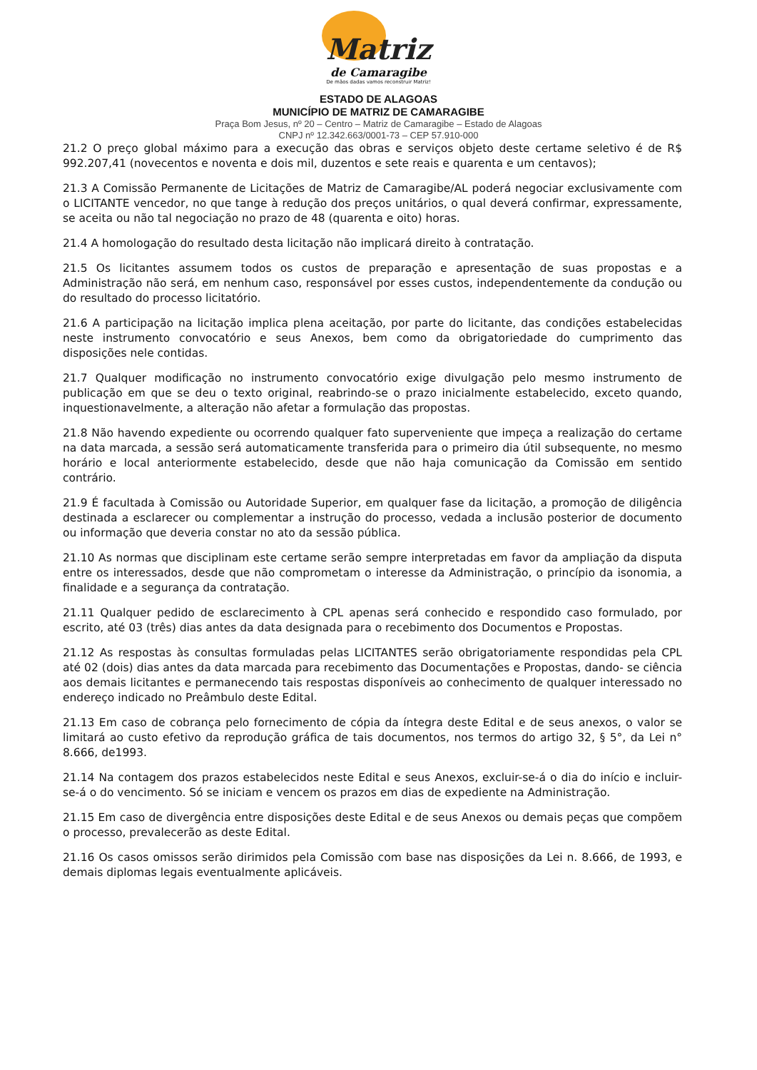Matriz
de Camaragibe
De mãos dadas vamos reconstruir Matriz!
ESTADO DE ALAGOAS
MUNICÍPIO DE MATRIZ DE CAMARAGIBE
Praça Bom Jesus, nº 20 – Centro – Matriz de Camaragibe – Estado de Alagoas
CNPJ nº 12.342.663/0001-73 – CEP 57.910-000
21.2 O preço global máximo para a execução das obras e serviços objeto deste certame seletivo é de R$ 992.207,41 (novecentos e noventa e dois mil, duzentos e sete reais e quarenta e um centavos);
21.3 A Comissão Permanente de Licitações de Matriz de Camaragibe/AL poderá negociar exclusivamente com o LICITANTE vencedor, no que tange à redução dos preços unitários, o qual deverá confirmar, expressamente, se aceita ou não tal negociação no prazo de 48 (quarenta e oito) horas.
21.4 A homologação do resultado desta licitação não implicará direito à contratação.
21.5 Os licitantes assumem todos os custos de preparação e apresentação de suas propostas e a Administração não será, em nenhum caso, responsável por esses custos, independentemente da condução ou do resultado do processo licitatório.
21.6 A participação na licitação implica plena aceitação, por parte do licitante, das condições estabelecidas neste instrumento convocatório e seus Anexos, bem como da obrigatoriedade do cumprimento das disposições nele contidas.
21.7 Qualquer modificação no instrumento convocatório exige divulgação pelo mesmo instrumento de publicação em que se deu o texto original, reabrindo-se o prazo inicialmente estabelecido, exceto quando, inquestionavelmente, a alteração não afetar a formulação das propostas.
21.8 Não havendo expediente ou ocorrendo qualquer fato superveniente que impeça a realização do certame na data marcada, a sessão será automaticamente transferida para o primeiro dia útil subsequente, no mesmo horário e local anteriormente estabelecido, desde que não haja comunicação da Comissão em sentido contrário.
21.9 É facultada à Comissão ou Autoridade Superior, em qualquer fase da licitação, a promoção de diligência destinada a esclarecer ou complementar a instrução do processo, vedada a inclusão posterior de documento ou informação que deveria constar no ato da sessão pública.
21.10 As normas que disciplinam este certame serão sempre interpretadas em favor da ampliação da disputa entre os interessados, desde que não comprometam o interesse da Administração, o princípio da isonomia, a finalidade e a segurança da contratação.
21.11 Qualquer pedido de esclarecimento à CPL apenas será conhecido e respondido caso formulado, por escrito, até 03 (três) dias antes da data designada para o recebimento dos Documentos e Propostas.
21.12 As respostas às consultas formuladas pelas LICITANTES serão obrigatoriamente respondidas pela CPL até 02 (dois) dias antes da data marcada para recebimento das Documentações e Propostas, dando- se ciência aos demais licitantes e permanecendo tais respostas disponíveis ao conhecimento de qualquer interessado no endereço indicado no Preâmbulo deste Edital.
21.13 Em caso de cobrança pelo fornecimento de cópia da íntegra deste Edital e de seus anexos, o valor se limitará ao custo efetivo da reprodução gráfica de tais documentos, nos termos do artigo 32, § 5°, da Lei n° 8.666, de1993.
21.14 Na contagem dos prazos estabelecidos neste Edital e seus Anexos, excluir-se-á o dia do início e incluir-se-á o do vencimento. Só se iniciam e vencem os prazos em dias de expediente na Administração.
21.15 Em caso de divergência entre disposições deste Edital e de seus Anexos ou demais peças que compõem o processo, prevalecerão as deste Edital.
21.16 Os casos omissos serão dirimidos pela Comissão com base nas disposições da Lei n. 8.666, de 1993, e demais diplomas legais eventualmente aplicáveis.